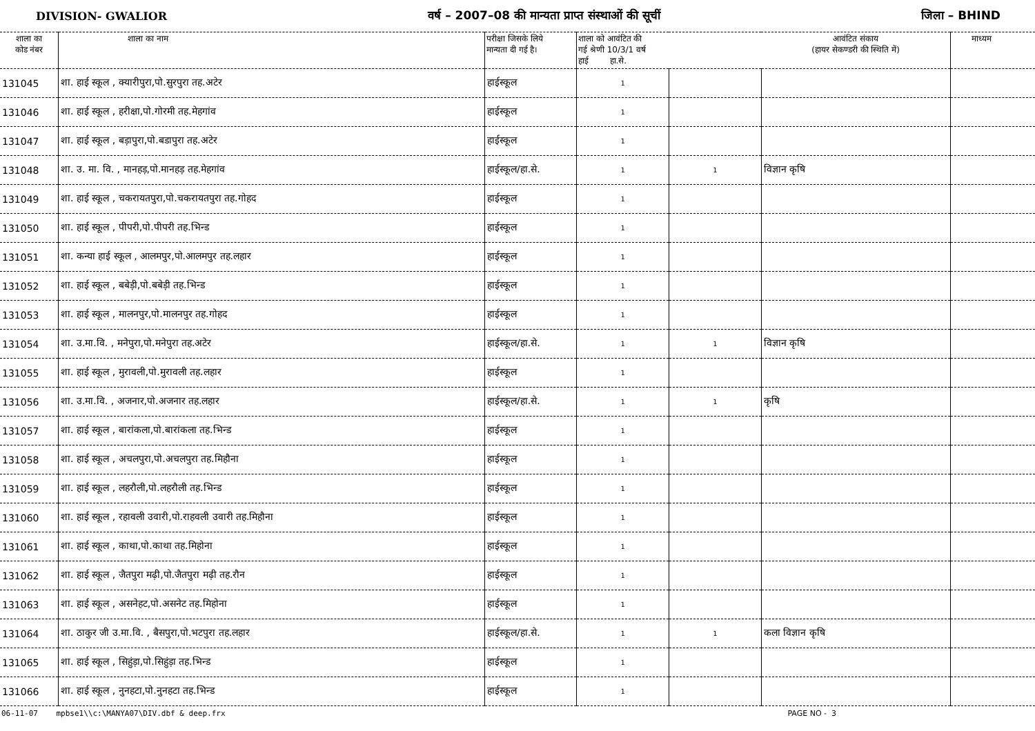DIVISION- GWALIOR वर्ष – 2007–08 की मान्यता प्राप्त संस्थाओं की सूचीं जिला – BHIND
| शाला का कोड नंबर | शाला का नाम | परीक्षा जिसके लिये मान्यता दी गई है। | शाला को आवंटित की गई श्रेणी 10/3/1 वर्ष हाई हा.से. | | आवंटित संकाय (हायर सेकण्डरी की स्थिति में) | माध्यम |
| --- | --- | --- | --- | --- | --- | --- |
| 131045 | शा. हाई स्कूल , क्यारीपुरा,पो.सुरपुरा तह.अटेर | हाईस्कूल | 1 | | | |
| 131046 | शा. हाई स्कूल , हरीक्षा,पो.गोरमी तह.मेहगांव | हाईस्कूल | 1 | | | |
| 131047 | शा. हाई स्कूल , बड़ापुरा,पो.बडापुरा तह.अटेर | हाईस्कूल | 1 | | | |
| 131048 | शा. उ. मा. वि. , मानहड़,पो.मानहड़ तह.मेहगांव | हाईस्कूल/हा.से. | 1 | 1 | विज्ञान कृषि | |
| 131049 | शा. हाई स्कूल , चकरायतपुरा,पो.चकरायतपुरा तह.गोहद | हाईस्कूल | 1 | | | |
| 131050 | शा. हाई स्कूल , पीपरी,पो.पीपरी तह.भिन्ड | हाईस्कूल | 1 | | | |
| 131051 | शा. कन्या हाई स्कूल , आलमपुर,पो.आलमपुर तह.लहार | हाईस्कूल | 1 | | | |
| 131052 | शा. हाई स्कूल , बबेड़ी,पो.बबेड़ी तह.भिन्ड | हाईस्कूल | 1 | | | |
| 131053 | शा. हाई स्कूल , मालनपुर,पो.मालनपुर तह.गोहद | हाईस्कूल | 1 | | | |
| 131054 | शा. उ.मा.वि. , मनेपुरा,पो.मनेपुरा तह.अटेर | हाईस्कूल/हा.से. | 1 | 1 | विज्ञान कृषि | |
| 131055 | शा. हाई स्कूल , मुरावली,पो.मुरावली तह.लहार | हाईस्कूल | 1 | | | |
| 131056 | शा. उ.मा.वि. , अजनार,पो.अजनार तह.लहार | हाईस्कूल/हा.से. | 1 | 1 | कृषि | |
| 131057 | शा. हाई स्कूल , बारांकला,पो.बारांकला तह.भिन्ड | हाईस्कूल | 1 | | | |
| 131058 | शा. हाई स्कूल , अचलपुरा,पो.अचलपुरा तह.मिहौना | हाईस्कूल | 1 | | | |
| 131059 | शा. हाई स्कूल , लहरौली,पो.लहरौली तह.भिन्ड | हाईस्कूल | 1 | | | |
| 131060 | शा. हाई स्कूल , रहावली उवारी,पो.राहवली उवारी तह.मिहौना | हाईस्कूल | 1 | | | |
| 131061 | शा. हाई स्कूल , काथा,पो.काथा तह.मिहोना | हाईस्कूल | 1 | | | |
| 131062 | शा. हाई स्कूल , जैतपुरा मढ़ी,पो.जैतपुरा मढ़ी तह.रौन | हाईस्कूल | 1 | | | |
| 131063 | शा. हाई स्कूल , असनेहट,पो.असनेट तह.मिहोना | हाईस्कूल | 1 | | | |
| 131064 | शा. ठाकुर जी उ.मा.वि. , बैसपुरा,पो.भटपुरा तह.लहार | हाईस्कूल/हा.से. | 1 | 1 | कला विज्ञान कृषि | |
| 131065 | शा. हाई स्कूल , सिहुंड़ा,पो.सिहुंड़ा तह.भिन्ड | हाईस्कूल | 1 | | | |
| 131066 | शा. हाई स्कूल , नुनहटा,पो.नुनहटा तह.भिन्ड | हाईस्कूल | 1 | | | |
06-11-07 mpbse1\\c:\MANYA07\DIV.dbf & deep.frx PAGE NO - 3